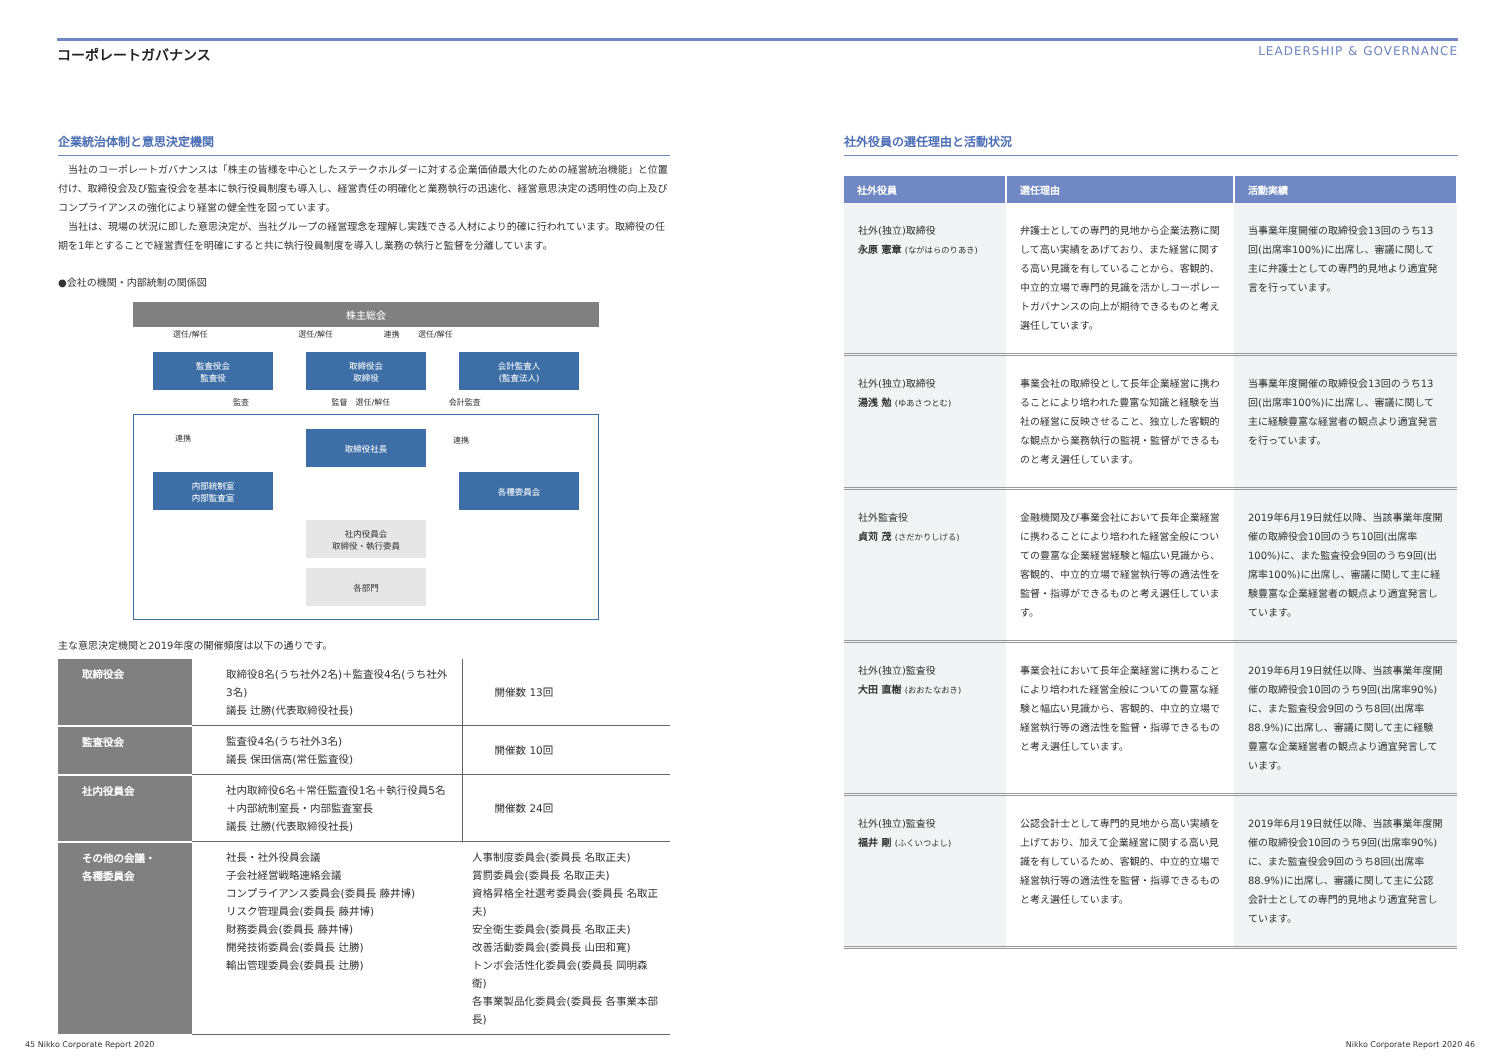コーポレートガバナンス LEADERSHIP & GOVERNANCE
企業統治体制と意思決定機関
　当社のコーポレートガバナンスは「株主の皆様を中心としたステークホルダーに対する企業価値最大化のための経営統治機能」と位置付け、取締役会及び監査役会を基本に執行役員制度も導入し、経営責任の明確化と業務執行の迅速化、経営意思決定の透明性の向上及びコンプライアンスの強化により経営の健全性を図っています。
　当社は、現場の状況に即した意思決定が、当社グループの経営理念を理解し実践できる人材により的確に行われています。取締役の任期を1年とすることで経営責任を明確にすると共に執行役員制度を導入し業務の執行と監督を分離しています。
●会社の機関・内部統制の関係図
株主総会
選任/解任 　　　　　　　　　　　選任/解任 　　　　　　連携 　　選任/解任
監査役会
監査役
取締役会
取締役
会計監査人
(監査法人)
監査 　　　　　　　　　　監督　選任/解任 　　　　　　　会計監査
取締役社長
内部統制室
内部監査室
各種委員会
社内役員会
取締役・執行委員
各部門
連携 連携
主な意思決定機関と2019年度の開催頻度は以下の通りです。
| 取締役会 | 取締役8名(うち社外2名)＋監査役4名(うち社外3名) 議長 辻勝(代表取締役社長) | 開催数 13回 |
| 監査役会 | 監査役4名(うち社外3名) 議長 保田信高(常任監査役) | 開催数 10回 |
| 社内役員会 | 社内取締役6名＋常任監査役1名＋執行役員5名 ＋内部統制室長・内部監査室長 議長 辻勝(代表取締役社長) | 開催数 24回 |
| その他の会議・ 各種委員会 | 社長・社外役員会議 子会社経営戦略連絡会議 コンプライアンス委員会(委員長 藤井博) リスク管理員会(委員長 藤井博) 財務委員会(委員長 藤井博) 開発技術委員会(委員長 辻勝) 輸出管理委員会(委員長 辻勝) | 人事制度委員会(委員長 名取正夫) 賞罰委員会(委員長 名取正夫) 資格昇格全社選考委員会(委員長 名取正夫) 安全衛生委員会(委員長 名取正夫) 改善活動委員会(委員長 山田和寛) トンボ会活性化委員会(委員長 岡明森衛) 各事業製品化委員会(委員長 各事業本部長) |
社外役員の選任理由と活動状況
| 社外役員 | 選任理由 | 活動実績 |
| --- | --- | --- |
| 社外(独立)取締役 永原 憲章 (ながはらのりあき) | 弁護士としての専門的見地から企業法務に関して高い実績をあげており、また経営に関する高い見識を有していることから、客観的、中立的立場で専門的見識を活かしコーポレートガバナンスの向上が期待できるものと考え選任しています。 | 当事業年度開催の取締役会13回のうち13回(出席率100%)に出席し、審議に関して主に弁護士としての専門的見地より適宜発言を行っています。 |
| 社外(独立)取締役 湯浅 勉 (ゆあさつとむ) | 事業会社の取締役として長年企業経営に携わることにより培われた豊富な知識と経験を当社の経営に反映させること、独立した客観的な観点から業務執行の監視・監督ができるものと考え選任しています。 | 当事業年度開催の取締役会13回のうち13回(出席率100%)に出席し、審議に関して主に経験豊富な経営者の観点より適宜発言を行っています。 |
| 社外監査役 貞苅 茂 (さだかりしげる) | 金融機関及び事業会社において長年企業経営に携わることにより培われた経営全般についての豊富な企業経営経験と幅広い見識から、客観的、中立的立場で経営執行等の適法性を監督・指導ができるものと考え選任しています。 | 2019年6月19日就任以降、当該事業年度開催の取締役会10回のうち10回(出席率100%)に、また監査役会9回のうち9回(出席率100%)に出席し、審議に関して主に経験豊富な企業経営者の観点より適宜発言しています。 |
| 社外(独立)監査役 大田 直樹 (おおたなおき) | 事業会社において長年企業経営に携わることにより培われた経営全般についての豊富な経験と幅広い見識から、客観的、中立的立場で経営執行等の適法性を監督・指導できるものと考え選任しています。 | 2019年6月19日就任以降、当該事業年度開催の取締役会10回のうち9回(出席率90%)に、また監査役会9回のうち8回(出席率88.9%)に出席し、審議に関して主に経験豊富な企業経営者の観点より適宜発言しています。 |
| 社外(独立)監査役 福井 剛 (ふくいつよし) | 公認会計士として専門的見地から高い実績を上げており、加えて企業経営に関する高い見識を有しているため、客観的、中立的立場で経営執行等の適法性を監督・指導できるものと考え選任しています。 | 2019年6月19日就任以降、当該事業年度開催の取締役会10回のうち9回(出席率90%)に、また監査役会9回のうち8回(出席率88.9%)に出席し、審議に関して主に公認会計士としての専門的見地より適宜発言しています。 |
45 Nikko Corporate Report 2020 Nikko Corporate Report 2020 46